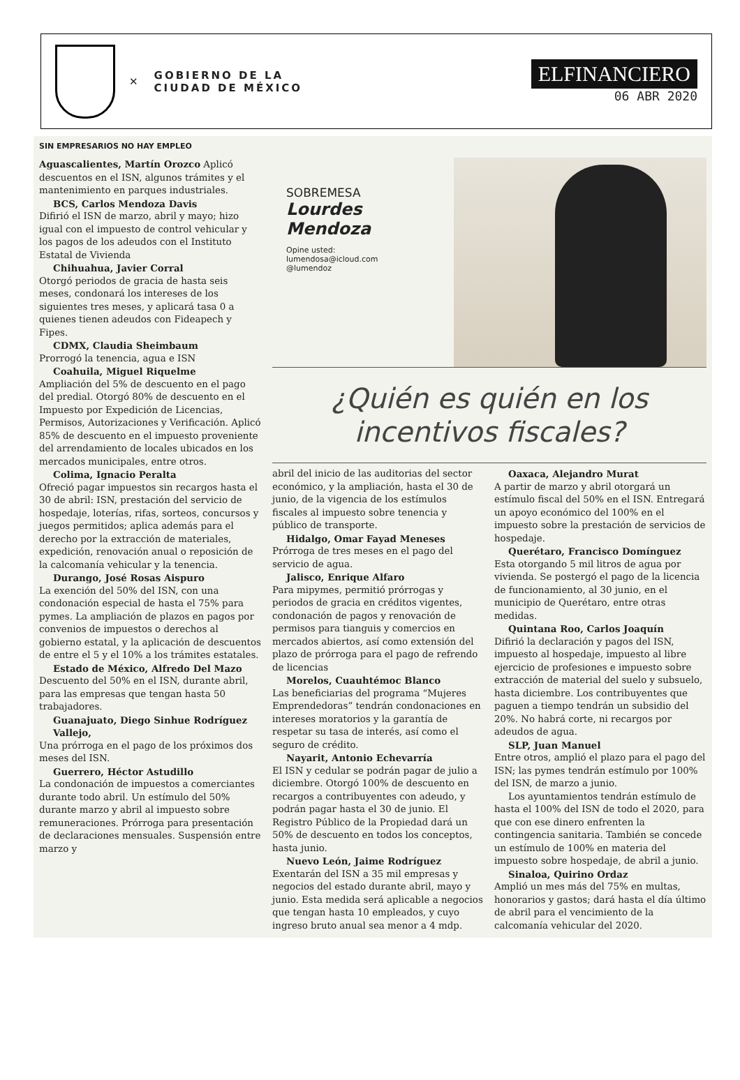✕
GOBIERNO DE LA
CIUDAD DE MÉXICO
ELFINANCIERO
06 ABR 2020
SIN EMPRESARIOS NO HAY EMPLEO
Aguascalientes, Martín Orozco Aplicó descuentos en el ISN, algunos trámites y el mantenimiento en parques industriales.
BCS, Carlos Mendoza Davis
Difirió el ISN de marzo, abril y mayo; hizo igual con el impuesto de control vehicular y los pagos de los adeudos con el Instituto Estatal de Vivienda
Chihuahua, Javier Corral
Otorgó periodos de gracia de hasta seis meses, condonará los intereses de los siguientes tres meses, y aplicará tasa 0 a quienes tienen adeudos con Fideapech y Fipes.
CDMX, Claudia Sheimbaum
Prorrogó la tenencia, agua e ISN
Coahuila, Miguel Riquelme
Ampliación del 5% de descuento en el pago del predial. Otorgó 80% de descuento en el Impuesto por Expedición de Licencias, Permisos, Autorizaciones y Verificación. Aplicó 85% de descuento en el impuesto proveniente del arrendamiento de locales ubicados en los mercados municipales, entre otros.
Colima, Ignacio Peralta
Ofreció pagar impuestos sin recargos hasta el 30 de abril: ISN, prestación del servicio de hospedaje, loterías, rifas, sorteos, concursos y juegos permitidos; aplica además para el derecho por la extracción de materiales, expedición, renovación anual o reposición de la calcomanía vehicular y la tenencia.
Durango, José Rosas Aispuro
La exención del 50% del ISN, con una condonación especial de hasta el 75% para pymes. La ampliación de plazos en pagos por convenios de impuestos o derechos al gobierno estatal, y la aplicación de descuentos de entre el 5 y el 10% a los trámites estatales.
Estado de México, Alfredo Del Mazo
Descuento del 50% en el ISN, durante abril, para las empresas que tengan hasta 50 trabajadores.
Guanajuato, Diego Sinhue Rodríguez Vallejo,
Una prórroga en el pago de los próximos dos meses del ISN.
Guerrero, Héctor Astudillo
La condonación de impuestos a comerciantes durante todo abril. Un estímulo del 50% durante marzo y abril al impuesto sobre remuneraciones. Prórroga para presentación de declaraciones mensuales. Suspensión entre marzo y
SOBREMESA
Lourdes Mendoza
Opine usted:
lumendosa@icloud.com
@lumendoz
¿Quién es quién en los incentivos fiscales?
abril del inicio de las auditorias del sector económico, y la ampliación, hasta el 30 de junio, de la vigencia de los estímulos fiscales al impuesto sobre tenencia y público de transporte.
Hidalgo, Omar Fayad Meneses
Prórroga de tres meses en el pago del servicio de agua.
Jalisco, Enrique Alfaro
Para mipymes, permitió prórrogas y periodos de gracia en créditos vigentes, condonación de pagos y renovación de permisos para tianguis y comercios en mercados abiertos, así como extensión del plazo de prórroga para el pago de refrendo de licencias
Morelos, Cuauhtémoc Blanco
Las beneficiarias del programa “Mujeres Emprendedoras” tendrán condonaciones en intereses moratorios y la garantía de respetar su tasa de interés, así como el seguro de crédito.
Nayarit, Antonio Echevarría
El ISN y cedular se podrán pagar de julio a diciembre. Otorgó 100% de descuento en recargos a contribuyentes con adeudo, y podrán pagar hasta el 30 de junio. El Registro Público de la Propiedad dará un 50% de descuento en todos los conceptos, hasta junio.
Nuevo León, Jaime Rodríguez
Exentarán del ISN a 35 mil empresas y negocios del estado durante abril, mayo y junio. Esta medida será aplicable a negocios que tengan hasta 10 empleados, y cuyo ingreso bruto anual sea menor a 4 mdp.
Oaxaca, Alejandro Murat
A partir de marzo y abril otorgará un estímulo fiscal del 50% en el ISN. Entregará un apoyo económico del 100% en el impuesto sobre la prestación de servicios de hospedaje.
Querétaro, Francisco Domínguez
Esta otorgando 5 mil litros de agua por vivienda. Se postergó el pago de la licencia de funcionamiento, al 30 junio, en el municipio de Querétaro, entre otras medidas.
Quintana Roo, Carlos Joaquín
Difirió la declaración y pagos del ISN, impuesto al hospedaje, impuesto al libre ejercicio de profesiones e impuesto sobre extracción de material del suelo y subsuelo, hasta diciembre. Los contribuyentes que paguen a tiempo tendrán un subsidio del 20%. No habrá corte, ni recargos por adeudos de agua.
SLP, Juan Manuel
Entre otros, amplió el plazo para el pago del ISN; las pymes tendrán estímulo por 100% del ISN, de marzo a junio.
Los ayuntamientos tendrán estímulo de hasta el 100% del ISN de todo el 2020, para que con ese dinero enfrenten la contingencia sanitaria. También se concede un estímulo de 100% en materia del impuesto sobre hospedaje, de abril a junio.
Sinaloa, Quirino Ordaz
Amplió un mes más del 75% en multas, honorarios y gastos; dará hasta el día último de abril para el vencimiento de la calcomanía vehicular del 2020.